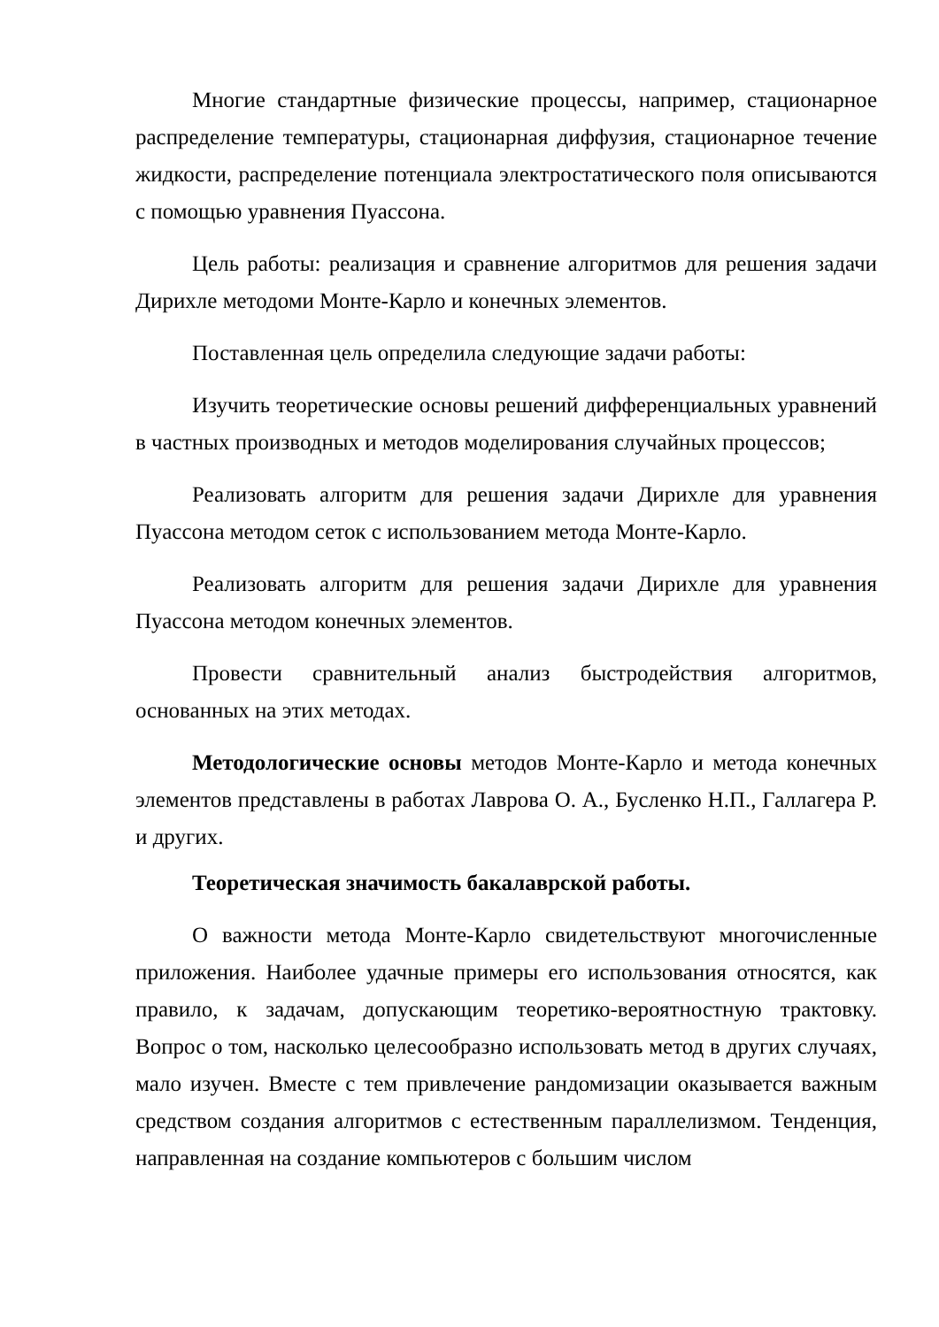Многие стандартные физические процессы, например, стационарное распределение температуры, стационарная диффузия, стационарное течение жидкости, распределение потенциала электростатического поля описываются с помощью уравнения Пуассона.
Цель работы: реализация и сравнение алгоритмов для решения задачи Дирихле методоми Монте-Карло и конечных элементов.
Поставленная цель определила следующие задачи работы:
Изучить теоретические основы решений дифференциальных уравнений в частных производных и методов моделирования случайных процессов;
Реализовать алгоритм для решения задачи Дирихле для уравнения Пуассона методом сеток с использованием метода Монте-Карло.
Реализовать алгоритм для решения задачи Дирихле для уравнения Пуассона методом конечных элементов.
Провести сравнительный анализ быстродействия алгоритмов, основанных на этих методах.
Методологические основы методов Монте-Карло и метода конечных элементов представлены в работах Лаврова О. А., Бусленко Н.П., Галлагера Р. и других.
Теоретическая значимость бакалаврской работы.
О важности метода Монте-Карло свидетельствуют многочисленные приложения. Наиболее удачные примеры его использования относятся, как правило, к задачам, допускающим теоретико-вероятностную трактовку. Вопрос о том, насколько целесообразно использовать метод в других случаях, мало изучен. Вместе с тем привлечение рандомизации оказывается важным средством создания алгоритмов с естественным параллелизмом. Тенденция, направленная на создание компьютеров с большим числом